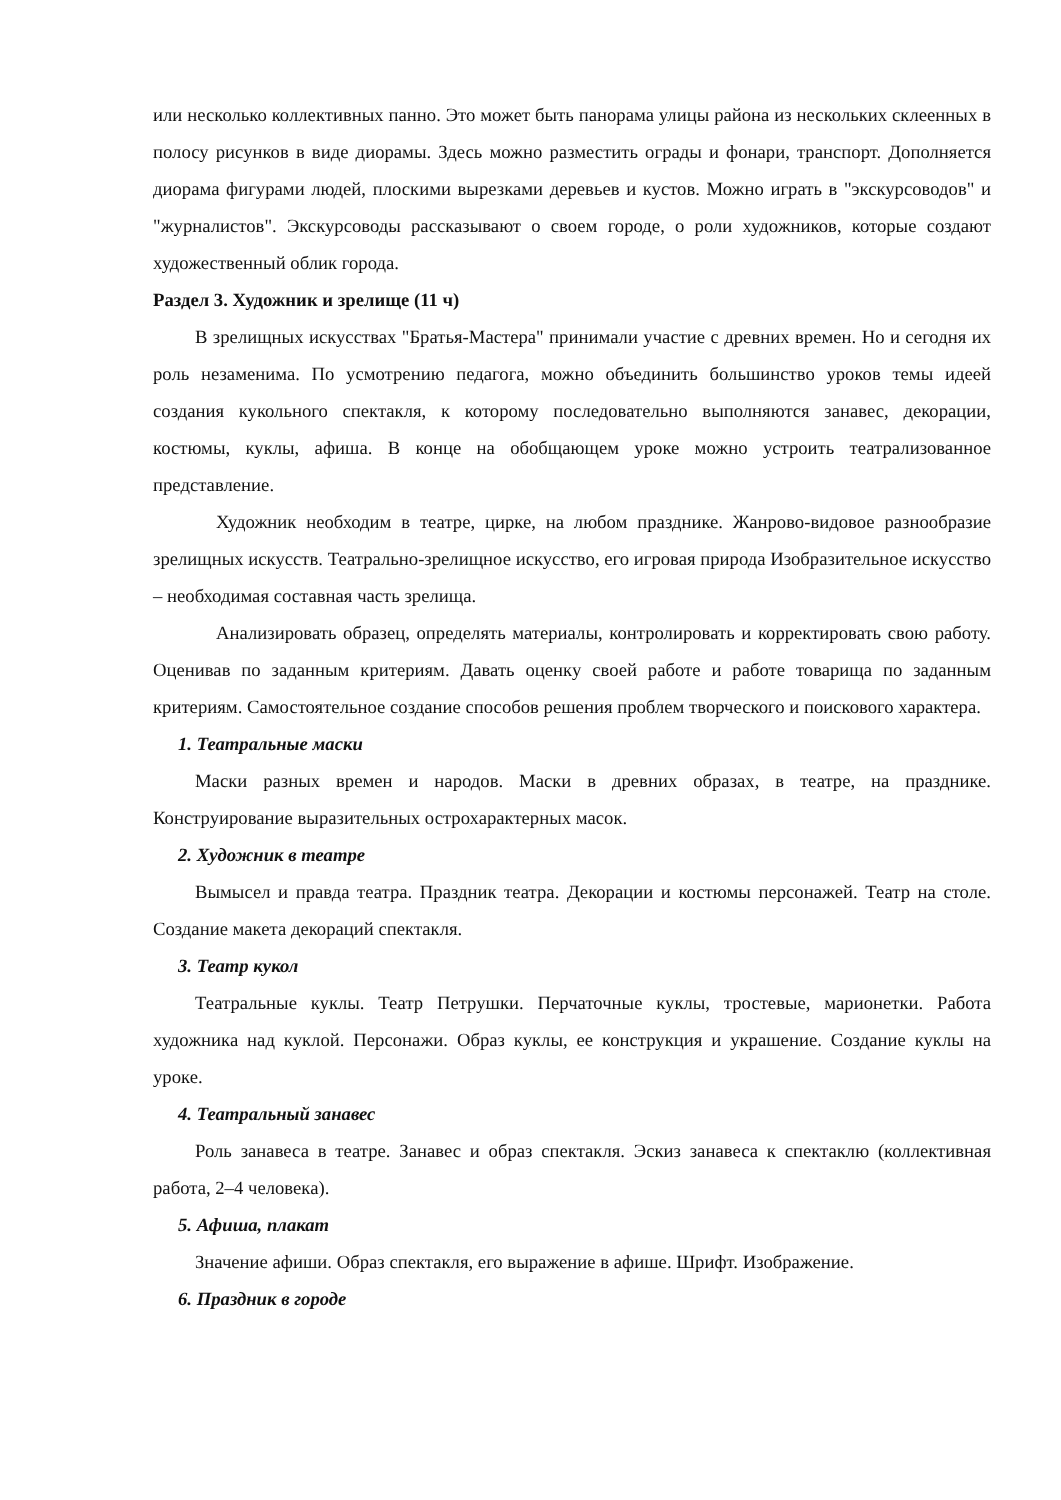или несколько коллективных панно. Это может быть панорама улицы района из нескольких склеенных в полосу рисунков в виде диорамы. Здесь можно разместить ограды и фонари, транспорт. Дополняется диорама фигурами людей, плоскими вырезками деревьев и кустов. Можно играть в "экскурсоводов" и "журналистов". Экскурсоводы рассказывают о своем городе, о роли художников, которые создают художественный облик города.
Раздел 3. Художник и зрелище (11 ч)
В зрелищных искусствах "Братья-Мастера" принимали участие с древних времен. Но и сегодня их роль незаменима. По усмотрению педагога, можно объединить большинство уроков темы идеей создания кукольного спектакля, к которому последовательно выполняются занавес, декорации, костюмы, куклы, афиша. В конце на обобщающем уроке можно устроить театрализованное представление.
Художник необходим в театре, цирке, на любом празднике. Жанрово-видовое разнообразие зрелищных искусств. Театрально-зрелищное искусство, его игровая природа Изобразительное искусство – необходимая составная часть зрелища.
Анализировать образец, определять материалы, контролировать и корректировать свою работу. Оценивав по заданным критериям. Давать оценку своей работе и работе товарища по заданным критериям. Самостоятельное создание способов решения проблем творческого и поискового характера.
1. Театральные маски
Маски разных времен и народов. Маски в древних образах, в театре, на празднике. Конструирование выразительных острохарактерных масок.
2. Художник в театре
Вымысел и правда театра. Праздник театра. Декорации и костюмы персонажей. Театр на столе. Создание макета декораций спектакля.
3. Театр кукол
Театральные куклы. Театр Петрушки. Перчаточные куклы, тростевые, марионетки. Работа художника над куклой. Персонажи. Образ куклы, ее конструкция и украшение. Создание куклы на уроке.
4. Театральный занавес
Роль занавеса в театре. Занавес и образ спектакля. Эскиз занавеса к спектаклю (коллективная работа, 2–4 человека).
5. Афиша, плакат
Значение афиши. Образ спектакля, его выражение в афише. Шрифт. Изображение.
6. Праздник в городе